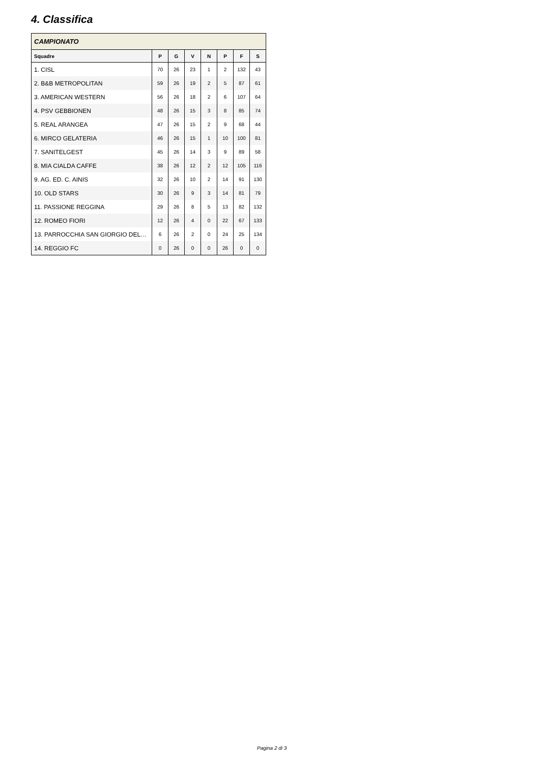4. Classifica
| CAMPIONATO | | | | | | | |
| --- | --- | --- | --- | --- | --- | --- | --- |
| Squadre | P | G | V | N | P | F | S |
| 1. CISL | 70 | 26 | 23 | 1 | 2 | 132 | 43 |
| 2. B&B METROPOLITAN | 59 | 26 | 19 | 2 | 5 | 87 | 61 |
| 3. AMERICAN WESTERN | 56 | 26 | 18 | 2 | 6 | 107 | 64 |
| 4. PSV GEBBIONEN | 48 | 26 | 15 | 3 | 8 | 85 | 74 |
| 5. REAL ARANGEA | 47 | 26 | 15 | 2 | 9 | 68 | 44 |
| 6. MIRCO GELATERIA | 46 | 26 | 15 | 1 | 10 | 100 | 81 |
| 7. SANITELGEST | 45 | 26 | 14 | 3 | 9 | 89 | 58 |
| 8. MIA CIALDA CAFFE | 38 | 26 | 12 | 2 | 12 | 105 | 116 |
| 9. AG. ED. C. AINIS | 32 | 26 | 10 | 2 | 14 | 91 | 130 |
| 10. OLD STARS | 30 | 26 | 9 | 3 | 14 | 81 | 79 |
| 11. PASSIONE REGGINA | 29 | 26 | 8 | 5 | 13 | 82 | 132 |
| 12. ROMEO FIORI | 12 | 26 | 4 | 0 | 22 | 67 | 133 |
| 13. PARROCCHIA SAN GIORGIO DEL… | 6 | 26 | 2 | 0 | 24 | 25 | 134 |
| 14. REGGIO FC | 0 | 26 | 0 | 0 | 26 | 0 | 0 |
Pagina 2 di 3